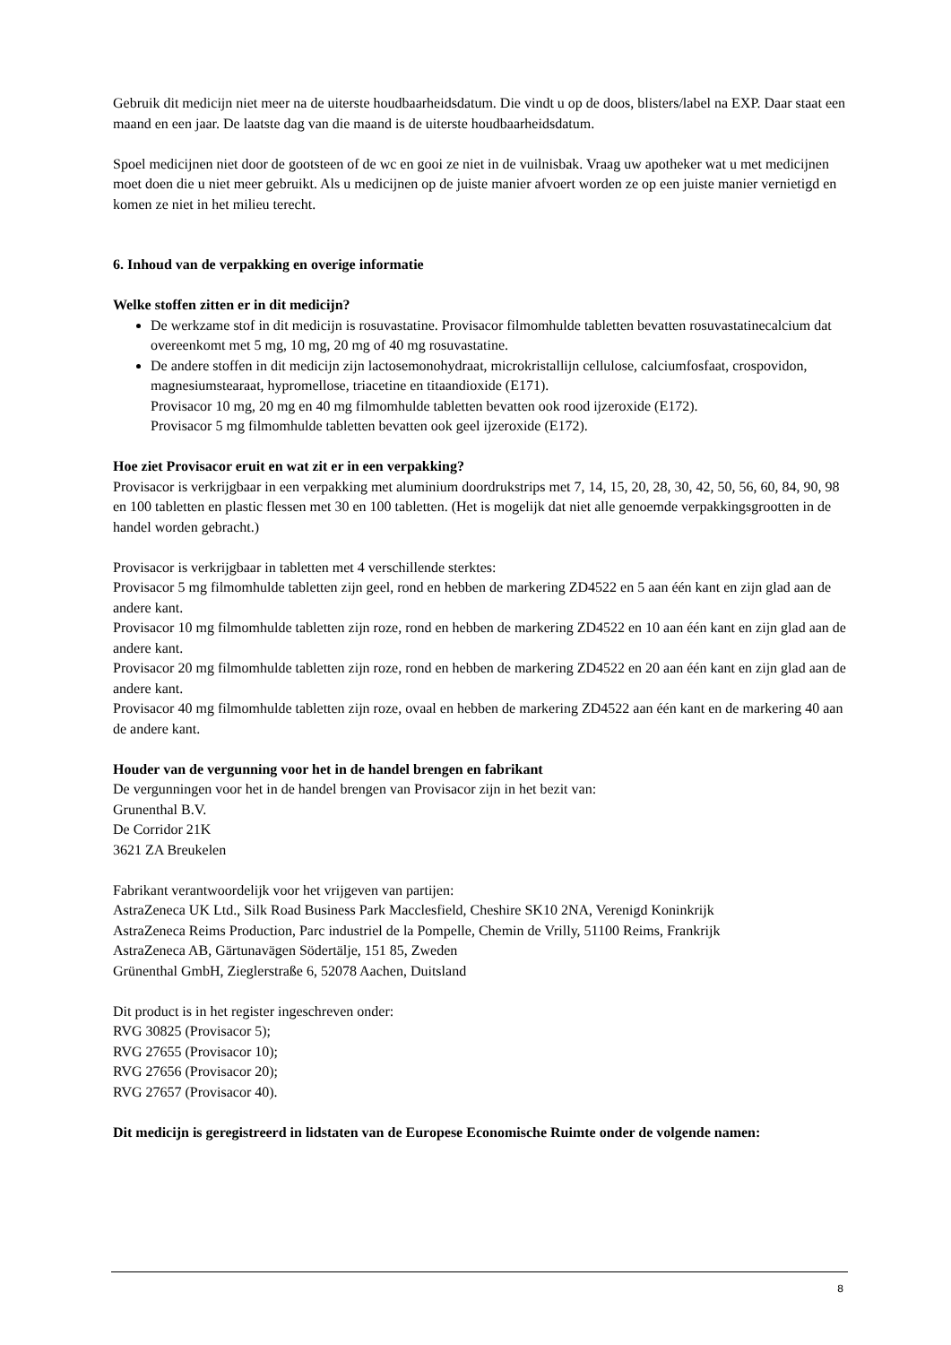Gebruik dit medicijn niet meer na de uiterste houdbaarheidsdatum. Die vindt u op de doos, blisters/label na EXP. Daar staat een maand en een jaar. De laatste dag van die maand is de uiterste houdbaarheidsdatum.
Spoel medicijnen niet door de gootsteen of de wc en gooi ze niet in de vuilnisbak. Vraag uw apotheker wat u met medicijnen moet doen die u niet meer gebruikt. Als u medicijnen op de juiste manier afvoert worden ze op een juiste manier vernietigd en komen ze niet in het milieu terecht.
6. Inhoud van de verpakking en overige informatie
Welke stoffen zitten er in dit medicijn?
De werkzame stof in dit medicijn is rosuvastatine. Provisacor filmomhulde tabletten bevatten rosuvastatinecalcium dat overeenkomt met 5 mg, 10 mg, 20 mg of 40 mg rosuvastatine.
De andere stoffen in dit medicijn zijn lactosemonohydraat, microkristallijn cellulose, calciumfosfaat, crospovidon, magnesiumstearaat, hypromellose, triacetine en titaandioxide (E171).
Provisacor 10 mg, 20 mg en 40 mg filmomhulde tabletten bevatten ook rood ijzeroxide (E172).
Provisacor 5 mg filmomhulde tabletten bevatten ook geel ijzeroxide (E172).
Hoe ziet Provisacor eruit en wat zit er in een verpakking?
Provisacor is verkrijgbaar in een verpakking met aluminium doordrukstrips met 7, 14, 15, 20, 28, 30, 42, 50, 56, 60, 84, 90, 98 en 100 tabletten en plastic flessen met 30 en 100 tabletten. (Het is mogelijk dat niet alle genoemde verpakkingsgrootten in de handel worden gebracht.)
Provisacor is verkrijgbaar in tabletten met 4 verschillende sterktes:
Provisacor 5 mg filmomhulde tabletten zijn geel, rond en hebben de markering ZD4522 en 5 aan één kant en zijn glad aan de andere kant.
Provisacor 10 mg filmomhulde tabletten zijn roze, rond en hebben de markering ZD4522 en 10 aan één kant en zijn glad aan de andere kant.
Provisacor 20 mg filmomhulde tabletten zijn roze, rond en hebben de markering ZD4522 en 20 aan één kant en zijn glad aan de andere kant.
Provisacor 40 mg filmomhulde tabletten zijn roze, ovaal en hebben de markering ZD4522 aan één kant en de markering 40 aan de andere kant.
Houder van de vergunning voor het in de handel brengen en fabrikant
De vergunningen voor het in de handel brengen van Provisacor zijn in het bezit van:
Grunenthal B.V.
De Corridor 21K
3621 ZA Breukelen
Fabrikant verantwoordelijk voor het vrijgeven van partijen:
AstraZeneca UK Ltd., Silk Road Business Park Macclesfield, Cheshire SK10 2NA, Verenigd Koninkrijk
AstraZeneca Reims Production, Parc industriel de la Pompelle, Chemin de Vrilly, 51100 Reims, Frankrijk
AstraZeneca AB, Gärtunavägen Södertälje, 151 85, Zweden
Grünenthal GmbH, Zieglerstraße 6, 52078 Aachen, Duitsland
Dit product is in het register ingeschreven onder:
RVG 30825 (Provisacor 5);
RVG 27655 (Provisacor 10);
RVG 27656 (Provisacor 20);
RVG 27657 (Provisacor 40).
Dit medicijn is geregistreerd in lidstaten van de Europese Economische Ruimte onder de volgende namen:
8